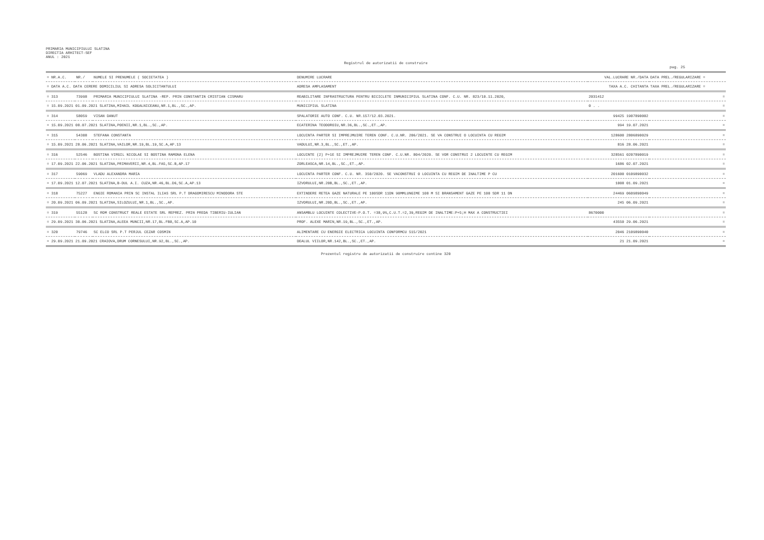PRIMARIA MUNICIPIULUI SLATINA
DIRECTIA ARHITECT-SEF
ANUL : 2021
Registrul de autorizatii de construire
pag. 25
| = NR.A.C. | NR./ | NUMELE SI PRENUMELE ( SOCIETATEA ) | DENUMIRE LUCRARE | VAL.LUCRARE NR./DATA | DATA PREL./REGULARIZARE = |
| --- | --- | --- | --- | --- | --- |
| = DATA A.C. DATA CERERE DOMICILIUL SI ADRESA SOLICITANTULUI | | | ADRESA AMPLASAMENT | TAXA A.C. CHITANTA | TAXA PREL./REGULARIZARE = |
| = 313 | 73998 | PRIMARIA MUNICIPIULUI SLATINA -REP. PRIN CONSTANTIN CRISTIAN CISMARU | REABILITARE INFRASTRUCTURA PENTRU BICICLETE INMUNICIPIUL SLATINA CONF. C.U. NR. 823/10.11.2020, | 2031412 | = |
| = 15.09.2021 01.09.2021 SLATINA,MIHAIL KOGALNICEANU,NR.1,BL.,SC.,AP. | | | MUNICIPIUL SLATINA | 0 . . | = |
| = 314 | 58059 | VISAN DANUT | SPALATORIE AUTO CONF. C.U. NR.157/12.03.2021. | 99425 1907890002 | = |
| = 15.09.2021 08.07.2021 SLATINA,POENII,NR.1,BL.,SC.,AP. | | | ECATERINA TEODOROIU,NR.36,BL.,SC.,ET.,AP. | 994 19.07.2021 | = |
| = 315 | 54308 | STEFANA CONSTANTA | LOCUINTA PARTER SI IMPREJMUIRE TEREN CONF. C.U.NR. 206/2021. SE VA CONSTRUI O LOCUINTA CU REGIM | 128600 2806890029 | = |
| = 15.09.2021 28.06.2021 SLATINA,VAILOR,NR.19,BL.19,SC.A,AP.13 | | | VADULUI,NR.3,BL.,SC.,ET.,AP. | 816 28.06.2021 | = |
| = 316 | 52546 | BOSTINA VIRGIL NICOLAE SI BOSTINA RAMONA ELENA | LOCUINTE (2) P+1E SI IMPREJMUIRE TEREN CONF. C.U.NR. 804/2020. SE VOR CONSTRUI 2 LOCUINTE CU REGIM | 328561 0207890019 | = |
| = 17.09.2021 22.06.2021 SLATINA,PRIMAVERII,NR.4,BL.FA5,SC.B,AP.17 | | | ZORLEASCA,NR.14,BL.,SC.,ET.,AP. | 1686 02.07.2021 | = |
| = 317 | 59069 | VLADU ALEXANDRA MARIA | LOCUINTA PARTER CONF. C.U. NR. 350/2020. SE VACONSTRUI O LOCUINTA CU REGIM DE INALTIME P CU | 201600 0109890032 | = |
| = 17.09.2021 12.07.2021 SLATINA,B-DUL A.I. CUZA,NR.46,BL.D6,SC.A,AP.13 | | | IZVORULUI,NR.20B,BL.,SC.,ET.,AP. | 1008 01.09.2021 | = |
| = 318 | 75227 | ENGIE ROMANIA PRIN SC INSTAL ILIAS SRL P.T DRAGOMIRESCU MINODORA STE | EXTINDERE RETEA GAZE NATURALE PE 100SDR 11DN 90MMLUNGIME 108 M SI BRANSAMENT GAZE PE 100 SDR 11 DN | 24469 0609890049 | = |
| = 20.09.2021 06.09.2021 SLATINA,SILOZULUI,NR.1,BL.,SC.,AP. | | | IZVORULUI,NR.20D,BL.,SC.,ET.,AP. | 245 06.09.2021 | = |
| = 319 | 55128 | SC ROM CONSTRUCT REALE ESTATE SRL REPREZ. PRIN PREDA TIBERIU-IULIAN | ANSAMBLU LOCUINTE COLECTIVE-P.O.T. =38,9%,C.U.T.=2,39,REGIM DE INALTIME:P+5;H MAX A CONSTRUCTIEI | 8670000 | = |
| = 29.09.2021 30.06.2021 SLATINA,ALEEA MUNCII,NR.17,BL.FB8,SC.A,AP.10 | | | PROF. ALEXE MARIN,NR.19,BL.,SC.,ET.,AP. | 43550 29.06.2021 | = |
| = 320 | 79746 | SC ELCO SRL P.T PERJUL CEZAR COSMIN | ALIMENTARE CU ENERGIE ELECTRICA LOCUINTA CONFORMCU 515/2021 | 2046 2109890040 | = |
| = 29.09.2021 21.09.2021 CRAIOVA,DRUM CORNESULUI,NR.92,BL.,SC.,AP. | | | DEALUL VIILOR,NR.142,BL.,SC.,ET.,AP. | 21 21.09.2021 | = |
Prezentul registru de autorizatii de construire contine 320